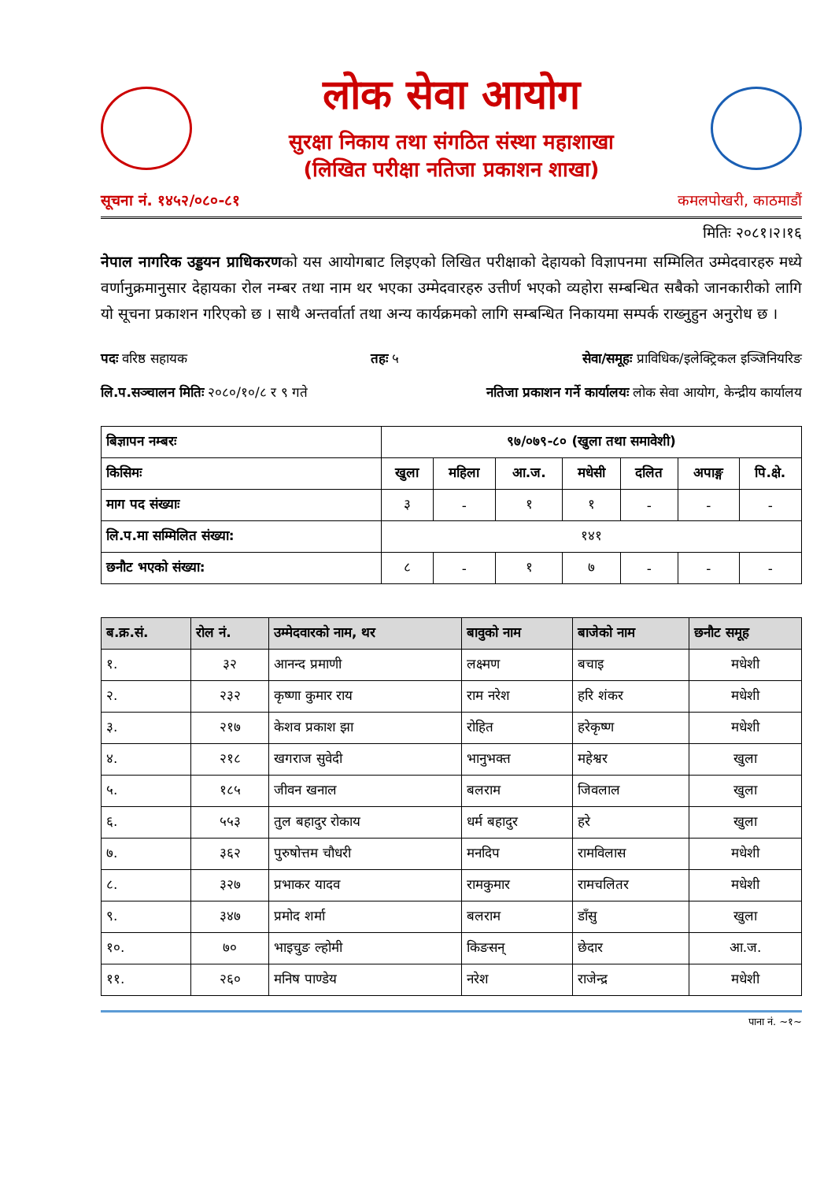लोक सेवा आयोग
सुरक्षा निकाय तथा संगठित संस्था महाशाखा
(लिखित परीक्षा नतिजा प्रकाशन शाखा)
सूचना नं. १४५२/०८०-८१ कमलपोखरी, काठमाडौं
मितिः २०८१।२।१६
नेपाल नागरिक उड्डयन प्राधिकरणको यस आयोगबाट लिइएको लिखित परीक्षाको देहायको विज्ञापनमा सम्मिलित उम्मेदवारहरु मध्ये वर्णानुक्रमानुसार देहायका रोल नम्बर तथा नाम थर भएका उम्मेदवारहरु उत्तीर्ण भएको व्यहोरा सम्बन्धित सबैको जानकारीको लागि यो सूचना प्रकाशन गरिएको छ । साथै अन्तर्वार्ता तथा अन्य कार्यक्रमको लागि सम्बन्धित निकायमा सम्पर्क राख्नुहुन अनुरोध छ ।
पदः वरिष्ठ सहायक तहः ५ सेवा/समूहः प्राविधिक/इलेक्ट्रिकल इञ्जिनियरिङ
लि.प.सञ्चालन मितिः २०८०/१०/८ र ९ गते नतिजा प्रकाशन गर्ने कार्यालयः लोक सेवा आयोग, केन्द्रीय कार्यालय
| बिज्ञापन नम्बरः | ९७/०७९-८० (खुला तथा समावेशी) | | | | | | |
| --- | --- | --- | --- | --- | --- | --- | --- |
| किसिमः | खुला | महिला | आ.ज. | मधेसी | दलित | अपाङ्ग | पि.क्षे. |
| माग पद संख्याः | ३ | - | १ | १ | - | - | - |
| लि.प.मा सम्मिलित संख्या: | १४१ | | | | | | |
| छनौट भएको संख्या: | ८ | - | १ | ७ | - | - | - |
| ब.क्र.सं. | रोल नं. | उम्मेदवारको नाम, थर | बावुको नाम | बाजेको नाम | छनौट समूह |
| --- | --- | --- | --- | --- | --- |
| १. | ३२ | आनन्द प्रमाणी | लक्ष्मण | बचाइ | मधेशी |
| २. | २३२ | कृष्णा कुमार राय | राम नरेश | हरि शंकर | मधेशी |
| ३. | २१७ | केशव प्रकाश झा | रोहित | हरेकृष्ण | मधेशी |
| ४. | २१८ | खगराज सुवेदी | भानुभक्त | महेश्वर | खुला |
| ५. | १८५ | जीवन खनाल | बलराम | जिवलाल | खुला |
| ६. | ५५३ | तुल बहादुर रोकाय | धर्म बहादुर | हरे | खुला |
| ७. | ३६२ | पुरुषोत्तम चौधरी | मनदिप | रामविलास | मधेशी |
| ८. | ३२७ | प्रभाकर यादव | रामकुमार | रामचलितर | मधेशी |
| ९. | ३४७ | प्रमोद शर्मा | बलराम | डाँसु | खुला |
| १०. | ७० | भाइचुङ ल्होमी | किङसन् | छेदार | आ.ज. |
| ११. | २६० | मनिष पाण्डेय | नरेश | राजेन्द्र | मधेशी |
पाना नं. ~१~